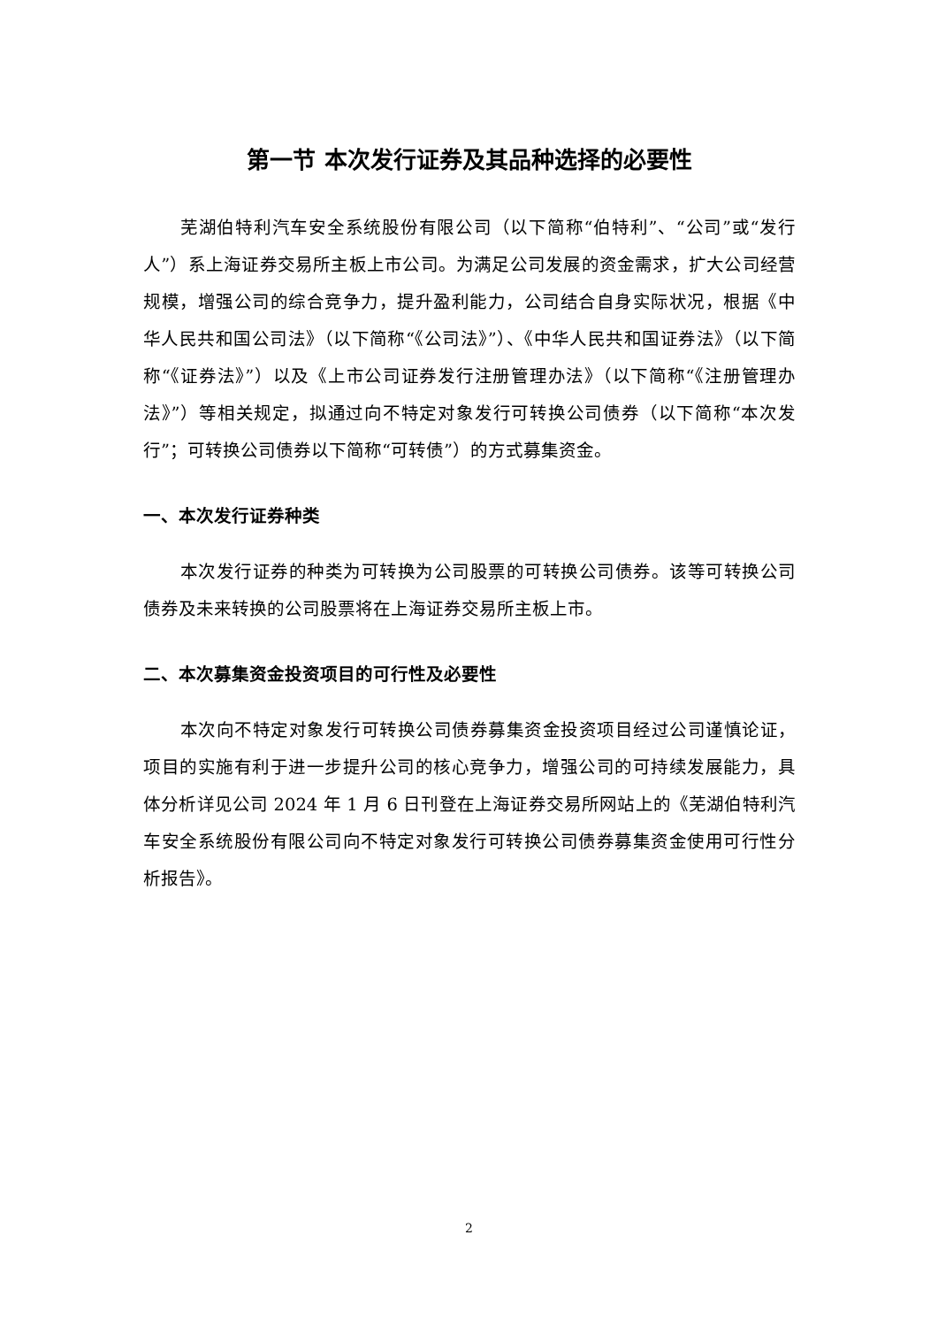第一节 本次发行证券及其品种选择的必要性
芜湖伯特利汽车安全系统股份有限公司（以下简称“伯特利”、“公司”或“发行人”）系上海证券交易所主板上市公司。为满足公司发展的资金需求，扩大公司经营规模，增强公司的综合竞争力，提升盈利能力，公司结合自身实际状况，根据《中华人民共和国公司法》（以下简称“《公司法》”）、《中华人民共和国证券法》（以下简称“《证券法》”）以及《上市公司证券发行注册管理办法》（以下简称“《注册管理办法》”）等相关规定，拟通过向不特定对象发行可转换公司债券（以下简称“本次发行”；可转换公司债券以下简称“可转债”）的方式募集资金。
一、本次发行证券种类
本次发行证券的种类为可转换为公司股票的可转换公司债券。该等可转换公司债券及未来转换的公司股票将在上海证券交易所主板上市。
二、本次募集资金投资项目的可行性及必要性
本次向不特定对象发行可转换公司债券募集资金投资项目经过公司谨慎论证，项目的实施有利于进一步提升公司的核心竞争力，增强公司的可持续发展能力，具体分析详见公司 2024 年 1 月 6 日刊登在上海证券交易所网站上的《芜湖伯特利汽车安全系统股份有限公司向不特定对象发行可转换公司债券募集资金使用可行性分析报告》。
2